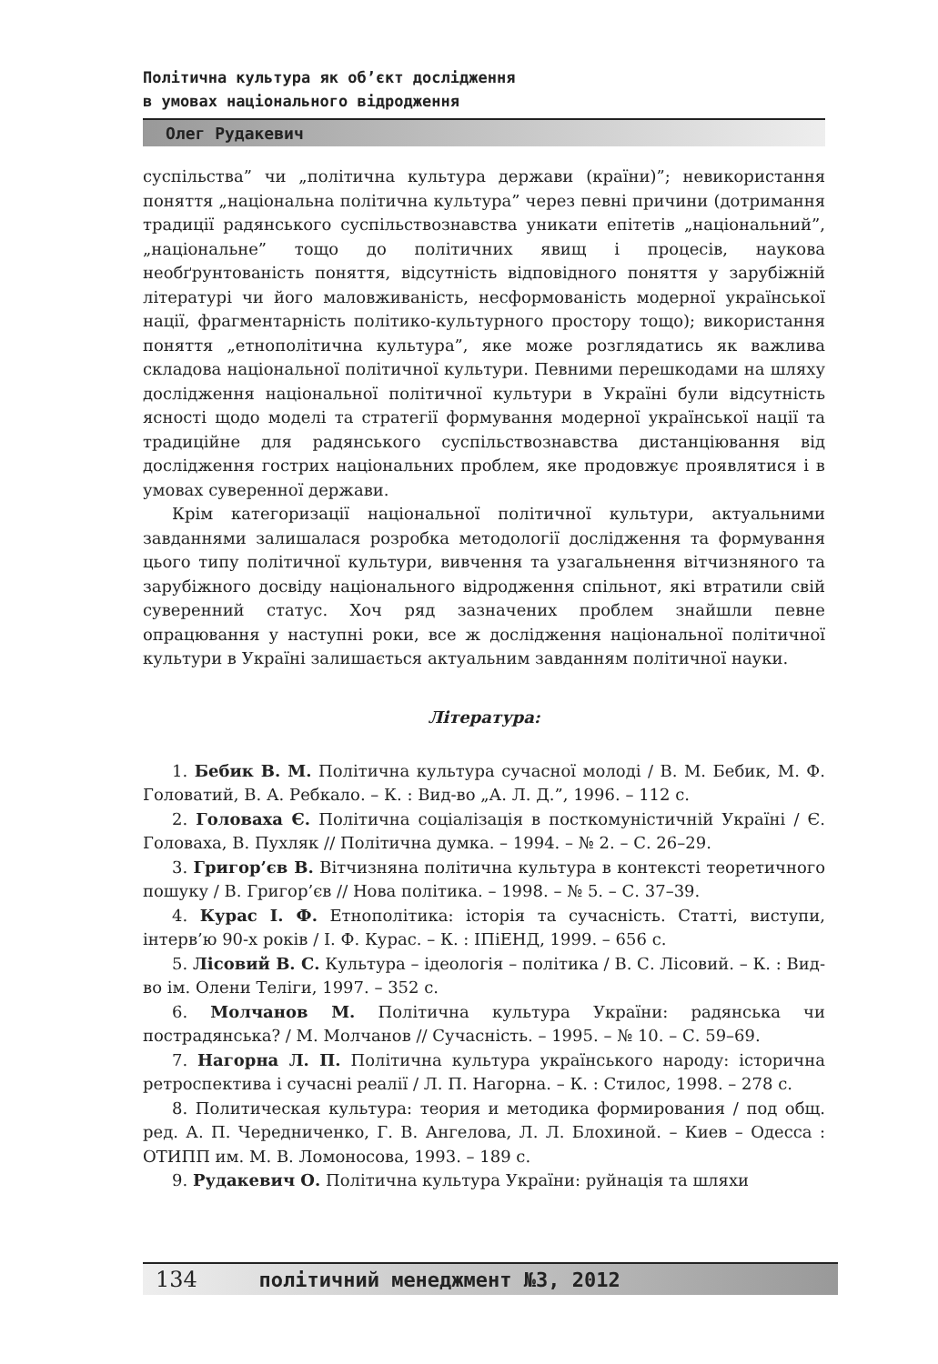Політична культура як об’єкт дослідження
в умовах національного відродження
Олег Рудакевич
суспільства” чи „політична культура держави (країни)”; невикористання поняття „національна політична культура” через певні причини (дотримання традиції радянського суспільствознавства уникати епітетів „національний”, „національне” тощо до політичних явищ і процесів, наукова необґрунтованість поняття, відсутність відповідного поняття у зарубіжній літературі чи його маловживаність, несформованість модерної української нації, фрагментарність політико-культурного простору тощо); використання поняття „етнополітична культура”, яке може розглядатись як важлива складова національної політичної культури. Певними перешкодами на шляху дослідження національної політичної культури в Україні були відсутність ясності щодо моделі та стратегії формування модерної української нації та традиційне для радянського суспільствознавства дистанціювання від дослідження гострих національних проблем, яке продовжує проявлятися і в умовах суверенної держави.
Крім категоризації національної політичної культури, актуальними завданнями залишалася розробка методології дослідження та формування цього типу політичної культури, вивчення та узагальнення вітчизняного та зарубіжного досвіду національного відродження спільнот, які втратили свій суверенний статус. Хоч ряд зазначених проблем знайшли певне опрацювання у наступні роки, все ж дослідження національної політичної культури в Україні залишається актуальним завданням політичної науки.
Література:
1. Бебик В. М. Політична культура сучасної молоді / В. М. Бебик, М. Ф. Головатий, В. А. Ребкало. – К. : Вид-во „А. Л. Д.”, 1996. – 112 с.
2. Головаха Є. Політична соціалізація в посткомуністичній Україні / Є. Головаха, В. Пухляк // Політична думка. – 1994. – № 2. – С. 26–29.
3. Григор’єв В. Вітчизняна політична культура в контексті теоретичного пошуку / В. Григор’єв // Нова політика. – 1998. – № 5. – С. 37–39.
4. Курас І. Ф. Етнополітика: історія та сучасність. Статті, виступи, інтерв’ю 90-х років / І. Ф. Курас. – К. : ІПіЕНД, 1999. – 656 с.
5. Лісовий В. С. Культура – ідеологія – політика / В. С. Лісовий. – К. : Вид-во ім. Олени Теліги, 1997. – 352 с.
6. Молчанов М. Політична культура України: радянська чи пострадянська? / М. Молчанов // Сучасність. – 1995. – № 10. – С. 59–69.
7. Нагорна Л. П. Політична культура українського народу: історична ретроспектива і сучасні реалії / Л. П. Нагорна. – К. : Стилос, 1998. – 278 с.
8. Политическая культура: теория и методика формирования / под общ. ред. А. П. Чередниченко, Г. В. Ангелова, Л. Л. Блохиной. – Киев – Одесса : ОТИПП им. М. В. Ломоносова, 1993. – 189 с.
9. Рудакевич О. Політична культура України: руйнація та шляхи
134 політичний менеджмент №3, 2012